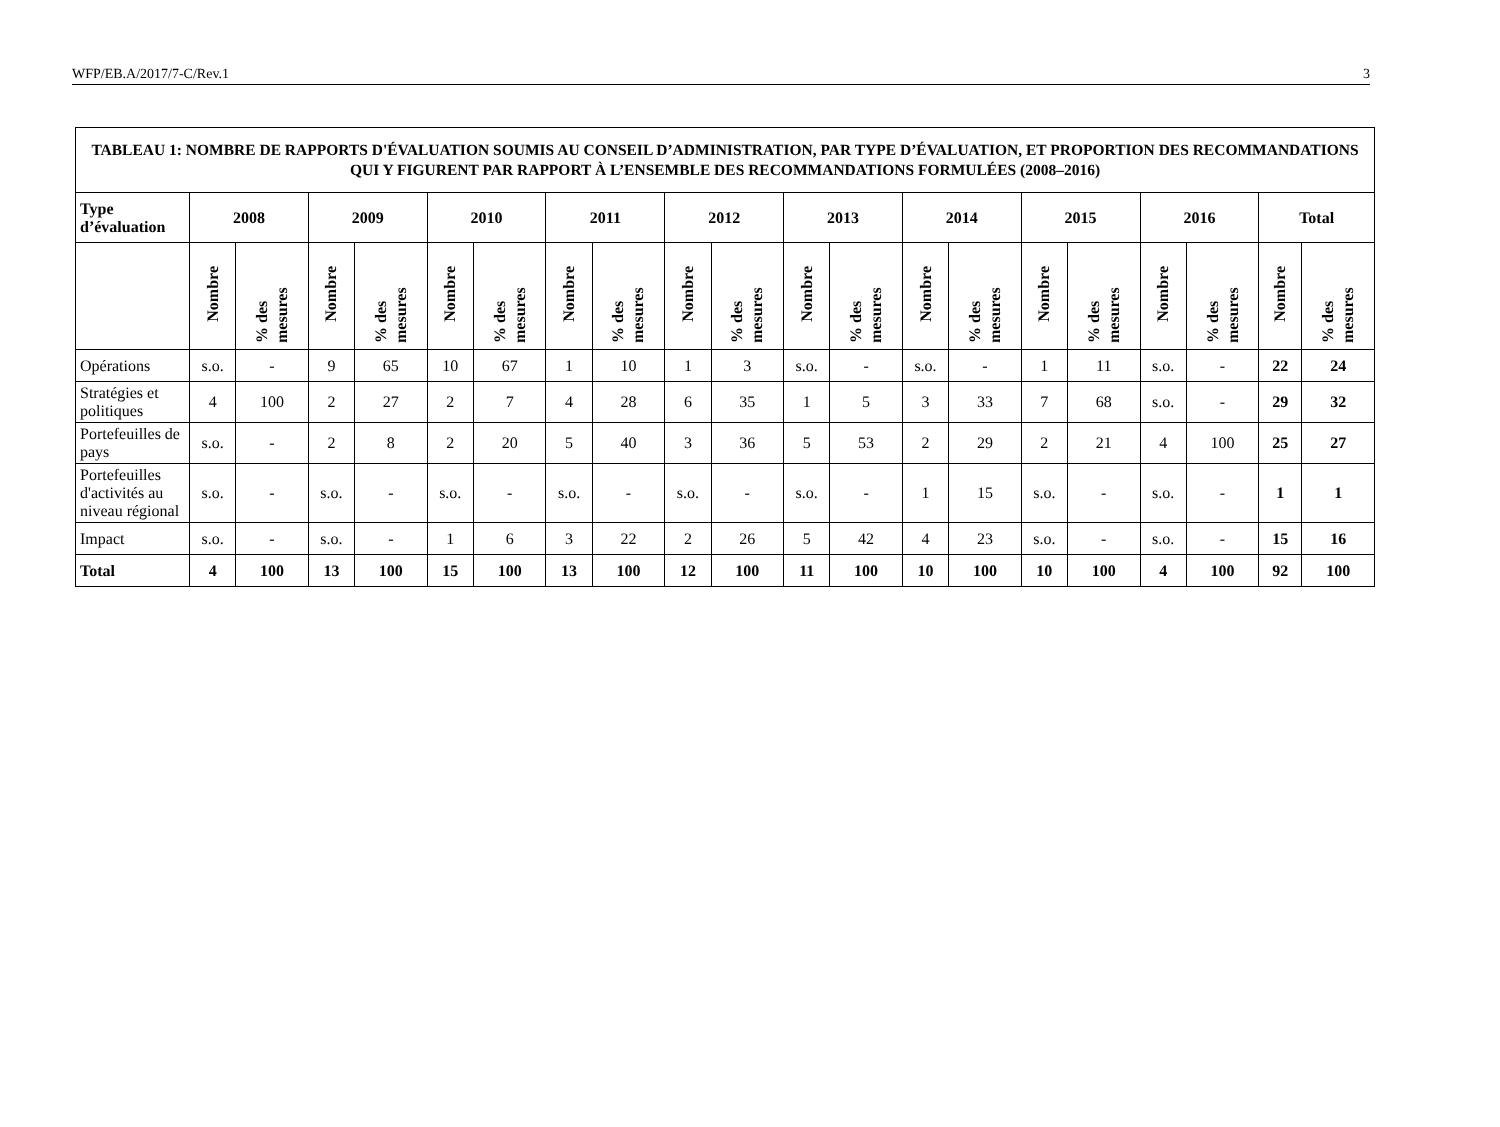WFP/EB.A/2017/7-C/Rev.1 3
| TABLEAU 1: NOMBRE DE RAPPORTS D'ÉVALUATION SOUMIS AU CONSEIL D’ADMINISTRATION, PAR TYPE D’ÉVALUATION, ET PROPORTION DES RECOMMANDATIONS QUI Y FIGURENT PAR RAPPORT À L’ENSEMBLE DES RECOMMANDATIONS FORMULÉES (2008–2016) | | | | | | | | | | | | | | | | | | | | |
| --- | --- | --- | --- | --- | --- | --- | --- | --- | --- | --- | --- | --- | --- | --- | --- | --- | --- | --- | --- | --- |
| Type d’évaluation | 2008 | | 2009 | | 2010 | | 2011 | | 2012 | | 2013 | | 2014 | | 2015 | | 2016 | | Total | |
| | Nombre | % des mesures | Nombre | % des mesures | Nombre | % des mesures | Nombre | % des mesures | Nombre | % des mesures | Nombre | % des mesures | Nombre | % des mesures | Nombre | % des mesures | Nombre | % des mesures | Nombre | % des mesures |
| Opérations | s.o. | - | 9 | 65 | 10 | 67 | 1 | 10 | 1 | 3 | s.o. | - | s.o. | - | 1 | 11 | s.o. | - | 22 | 24 |
| Stratégies et politiques | 4 | 100 | 2 | 27 | 2 | 7 | 4 | 28 | 6 | 35 | 1 | 5 | 3 | 33 | 7 | 68 | s.o. | - | 29 | 32 |
| Portefeuilles de pays | s.o. | - | 2 | 8 | 2 | 20 | 5 | 40 | 3 | 36 | 5 | 53 | 2 | 29 | 2 | 21 | 4 | 100 | 25 | 27 |
| Portefeuilles d'activités au niveau régional | s.o. | - | s.o. | - | s.o. | - | s.o. | - | s.o. | - | s.o. | - | 1 | 15 | s.o. | - | s.o. | - | 1 | 1 |
| Impact | s.o. | - | s.o. | - | 1 | 6 | 3 | 22 | 2 | 26 | 5 | 42 | 4 | 23 | s.o. | - | s.o. | - | 15 | 16 |
| Total | 4 | 100 | 13 | 100 | 15 | 100 | 13 | 100 | 12 | 100 | 11 | 100 | 10 | 100 | 10 | 100 | 4 | 100 | 92 | 100 |